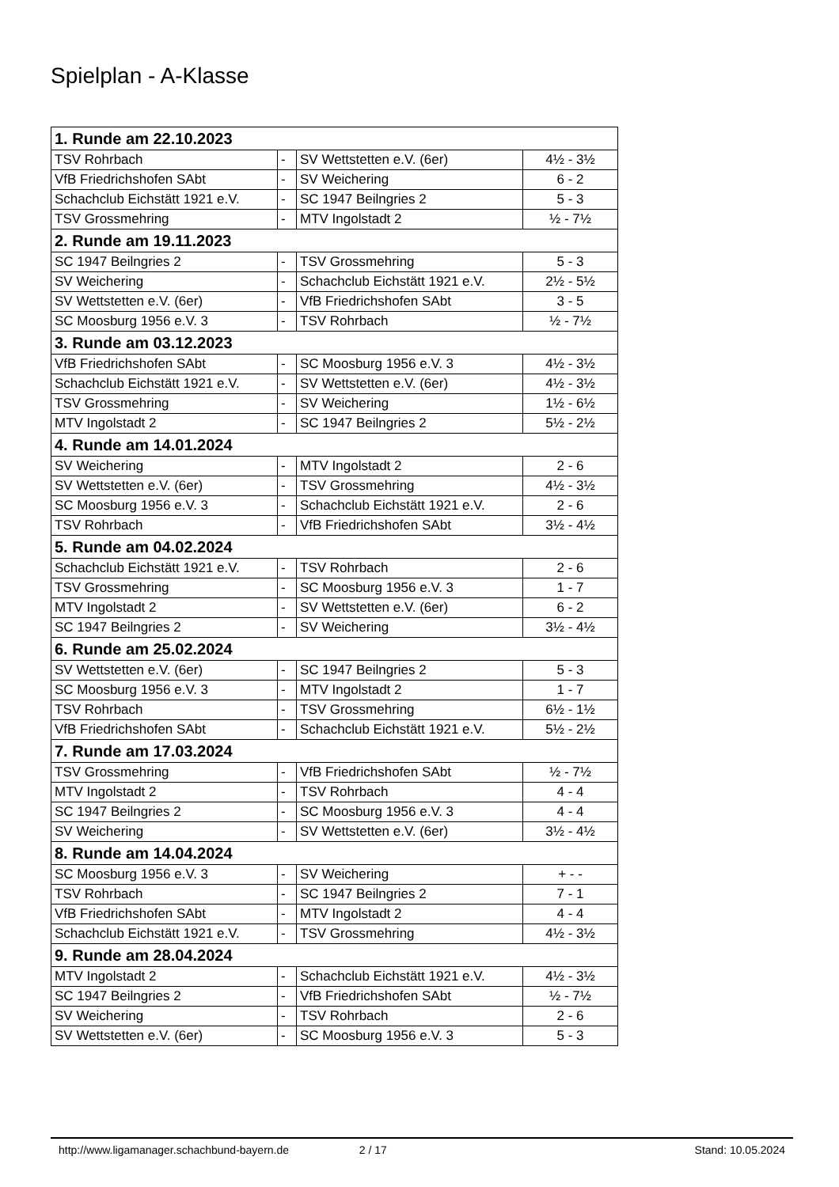Spielplan - A-Klasse
| 1. Runde am 22.10.2023 | | | |
| --- | --- | --- | --- |
| TSV Rohrbach | - | SV Wettstetten e.V. (6er) | 4½ - 3½ |
| VfB Friedrichshofen SAbt | - | SV Weichering | 6 - 2 |
| Schachclub Eichstätt 1921 e.V. | - | SC 1947 Beilngries 2 | 5 - 3 |
| TSV Grossmehring | - | MTV Ingolstadt 2 | ½ - 7½ |
| 2. Runde am 19.11.2023 | | | |
| SC 1947 Beilngries 2 | - | TSV Grossmehring | 5 - 3 |
| SV Weichering | - | Schachclub Eichstätt 1921 e.V. | 2½ - 5½ |
| SV Wettstetten e.V. (6er) | - | VfB Friedrichshofen SAbt | 3 - 5 |
| SC Moosburg 1956 e.V. 3 | - | TSV Rohrbach | ½ - 7½ |
| 3. Runde am 03.12.2023 | | | |
| VfB Friedrichshofen SAbt | - | SC Moosburg 1956 e.V. 3 | 4½ - 3½ |
| Schachclub Eichstätt 1921 e.V. | - | SV Wettstetten e.V. (6er) | 4½ - 3½ |
| TSV Grossmehring | - | SV Weichering | 1½ - 6½ |
| MTV Ingolstadt 2 | - | SC 1947 Beilngries 2 | 5½ - 2½ |
| 4. Runde am 14.01.2024 | | | |
| SV Weichering | - | MTV Ingolstadt 2 | 2 - 6 |
| SV Wettstetten e.V. (6er) | - | TSV Grossmehring | 4½ - 3½ |
| SC Moosburg 1956 e.V. 3 | - | Schachclub Eichstätt 1921 e.V. | 2 - 6 |
| TSV Rohrbach | - | VfB Friedrichshofen SAbt | 3½ - 4½ |
| 5. Runde am 04.02.2024 | | | |
| Schachclub Eichstätt 1921 e.V. | - | TSV Rohrbach | 2 - 6 |
| TSV Grossmehring | - | SC Moosburg 1956 e.V. 3 | 1 - 7 |
| MTV Ingolstadt 2 | - | SV Wettstetten e.V. (6er) | 6 - 2 |
| SC 1947 Beilngries 2 | - | SV Weichering | 3½ - 4½ |
| 6. Runde am 25.02.2024 | | | |
| SV Wettstetten e.V. (6er) | - | SC 1947 Beilngries 2 | 5 - 3 |
| SC Moosburg 1956 e.V. 3 | - | MTV Ingolstadt 2 | 1 - 7 |
| TSV Rohrbach | - | TSV Grossmehring | 6½ - 1½ |
| VfB Friedrichshofen SAbt | - | Schachclub Eichstätt 1921 e.V. | 5½ - 2½ |
| 7. Runde am 17.03.2024 | | | |
| TSV Grossmehring | - | VfB Friedrichshofen SAbt | ½ - 7½ |
| MTV Ingolstadt 2 | - | TSV Rohrbach | 4 - 4 |
| SC 1947 Beilngries 2 | - | SC Moosburg 1956 e.V. 3 | 4 - 4 |
| SV Weichering | - | SV Wettstetten e.V. (6er) | 3½ - 4½ |
| 8. Runde am 14.04.2024 | | | |
| SC Moosburg 1956 e.V. 3 | - | SV Weichering | + - - |
| TSV Rohrbach | - | SC 1947 Beilngries 2 | 7 - 1 |
| VfB Friedrichshofen SAbt | - | MTV Ingolstadt 2 | 4 - 4 |
| Schachclub Eichstätt 1921 e.V. | - | TSV Grossmehring | 4½ - 3½ |
| 9. Runde am 28.04.2024 | | | |
| MTV Ingolstadt 2 | - | Schachclub Eichstätt 1921 e.V. | 4½ - 3½ |
| SC 1947 Beilngries 2 | - | VfB Friedrichshofen SAbt | ½ - 7½ |
| SV Weichering | - | TSV Rohrbach | 2 - 6 |
| SV Wettstetten e.V. (6er) | - | SC Moosburg 1956 e.V. 3 | 5 - 3 |
http://www.ligamanager.schachbund-bayern.de 2 / 17 Stand: 10.05.2024